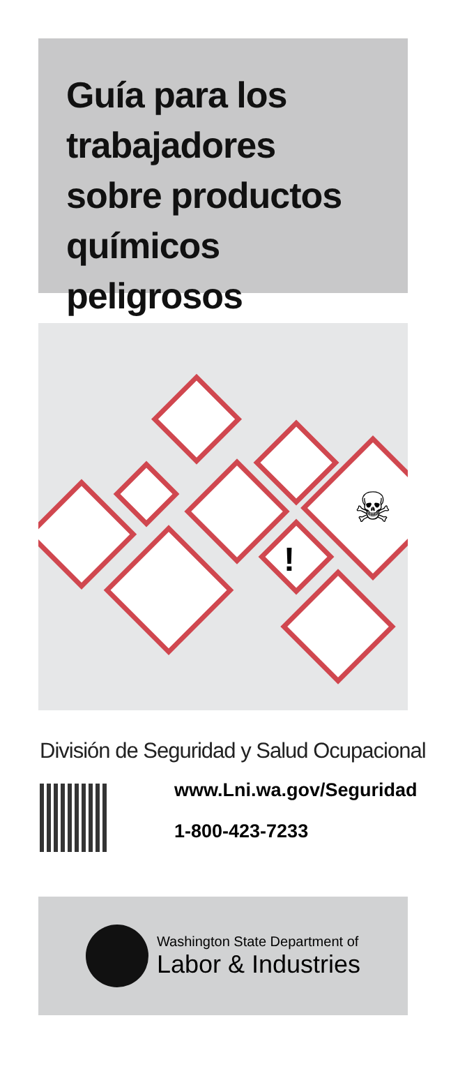Guía para los trabajadores sobre productos químicos peligrosos
!
☠
División de Seguridad y Salud Ocupacional
www.Lni.wa.gov/Seguridad
1-800-423-7233
Washington State Department of
Labor & Industries